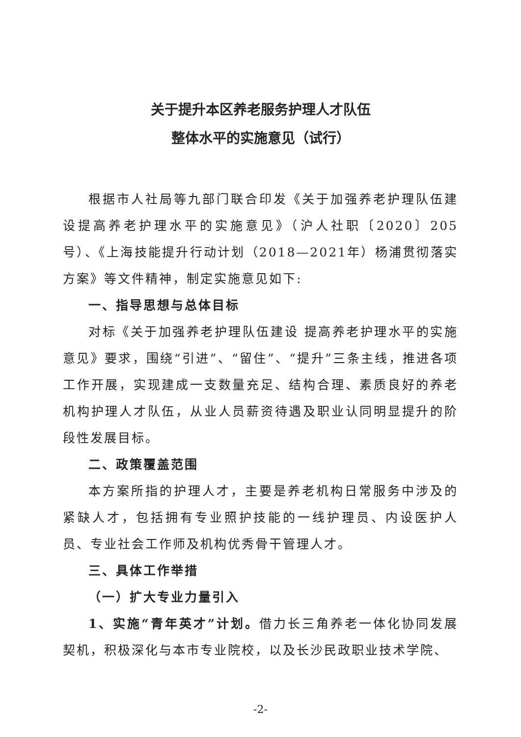关于提升本区养老服务护理人才队伍
整体水平的实施意见（试行）
根据市人社局等九部门联合印发《关于加强养老护理队伍建设提高养老护理水平的实施意见》（沪人社职〔2020〕205号）、《上海技能提升行动计划（2018—2021年）杨浦贯彻落实方案》等文件精神，制定实施意见如下:
一、指导思想与总体目标
对标《关于加强养老护理队伍建设 提高养老护理水平的实施意见》要求，围绕“引进”、“留住”、“提升”三条主线，推进各项工作开展，实现建成一支数量充足、结构合理、素质良好的养老机构护理人才队伍，从业人员薪资待遇及职业认同明显提升的阶段性发展目标。
二、政策覆盖范围
本方案所指的护理人才，主要是养老机构日常服务中涉及的紧缺人才，包括拥有专业照护技能的一线护理员、内设医护人员、专业社会工作师及机构优秀骨干管理人才。
三、具体工作举措
（一）扩大专业力量引入
1、实施“青年英才”计划。借力长三角养老一体化协同发展契机，积极深化与本市专业院校，以及长沙民政职业技术学院、
-2-